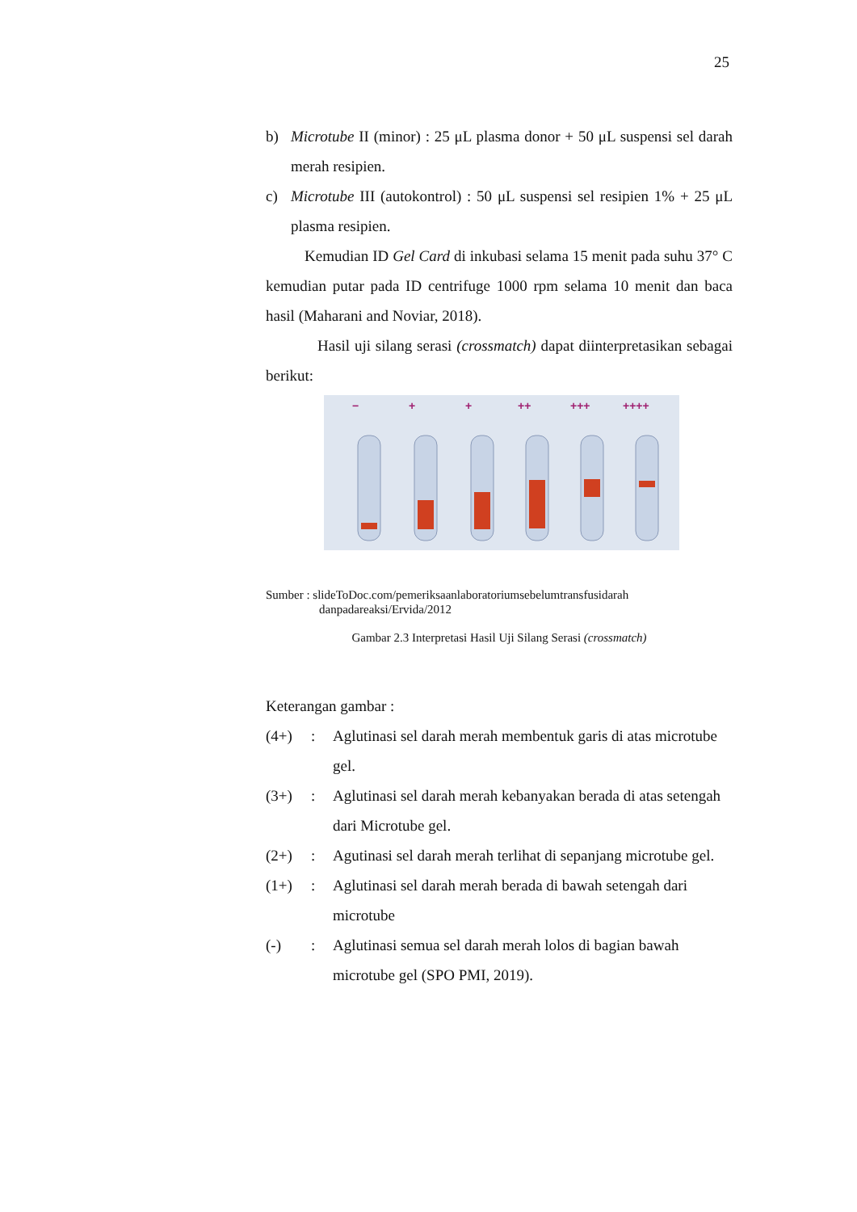25
b) Microtube II (minor) : 25 μL plasma donor + 50 μL suspensi sel darah merah resipien.
c) Microtube III (autokontrol) : 50 μL suspensi sel resipien 1% + 25 μL plasma resipien.
Kemudian ID Gel Card di inkubasi selama 15 menit pada suhu 37° C kemudian putar pada ID centrifuge 1000 rpm selama 10 menit dan baca hasil (Maharani and Noviar, 2018).
Hasil uji silang serasi (crossmatch) dapat diinterpretasikan sebagai berikut:
−
+
+
++
+++
++++
Sumber : slideToDoc.com/pemeriksaanlaboratoriumsebelumtransfusidarah
danpadareaksi/Ervida/2012
Gambar 2.3 Interpretasi Hasil Uji Silang Serasi (crossmatch)
Keterangan gambar :
(4+): Aglutinasi sel darah merah membentuk garis di atas microtube gel.
(3+): Aglutinasi sel darah merah kebanyakan berada di atas setengah dari Microtube gel.
(2+): Agutinasi sel darah merah terlihat di sepanjang microtube gel.
(1+): Aglutinasi sel darah merah berada di bawah setengah dari microtube
(-): Aglutinasi semua sel darah merah lolos di bagian bawah microtube gel (SPO PMI, 2019).